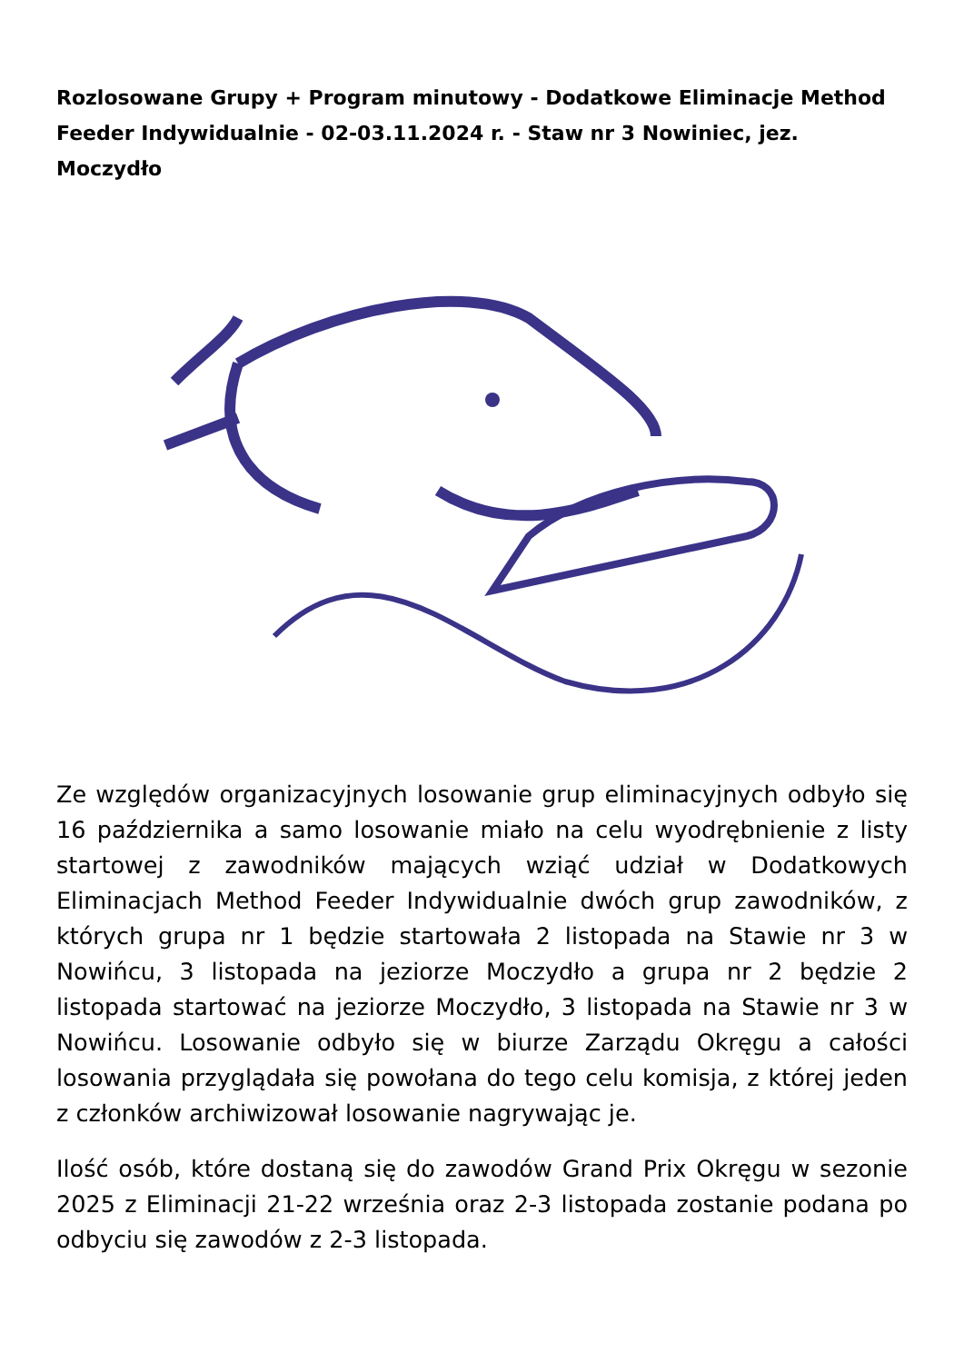Rozlosowane Grupy + Program minutowy - Dodatkowe Eliminacje Method Feeder Indywidualnie - 02-03.11.2024 r. - Staw nr 3 Nowiniec, jez. Moczydło
Ze względów organizacyjnych losowanie grup eliminacyjnych odbyło się 16 października a samo losowanie miało na celu wyodrębnienie z listy startowej z zawodników mających wziąć udział w Dodatkowych Eliminacjach Method Feeder Indywidualnie dwóch grup zawodników, z których grupa nr 1 będzie startowała 2 listopada na Stawie nr 3 w Nowińcu, 3 listopada na jeziorze Moczydło a grupa nr 2 będzie 2 listopada startować na jeziorze Moczydło, 3 listopada na Stawie nr 3 w Nowińcu. Losowanie odbyło się w biurze Zarządu Okręgu a całości losowania przyglądała się powołana do tego celu komisja, z której jeden z członków archiwizował losowanie nagrywając je.
Ilość osób, które dostaną się do zawodów Grand Prix Okręgu w sezonie 2025 z Eliminacji 21-22 września oraz 2-3 listopada zostanie podana po odbyciu się zawodów z 2-3 listopada.